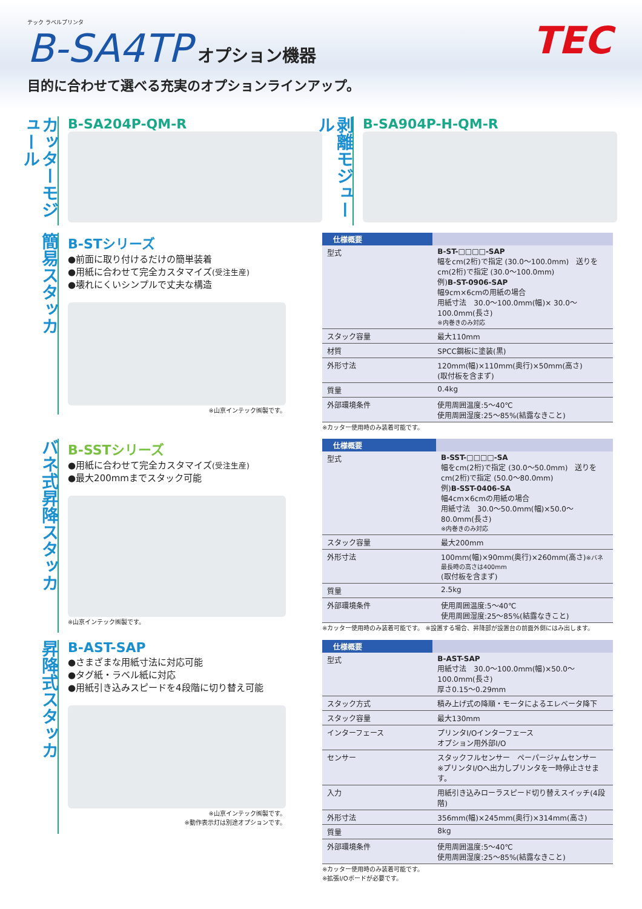テック ラベルプリンタ
B-SA4TP
オプション機器
TEC
目的に合わせて選べる充実のオプションラインアップ。
カッターモジュール
B-SA204P-QM-R
剥離モジュール
B-SA904P-H-QM-R
簡易スタッカ
B-STシリーズ
●前面に取り付けるだけの簡単装着
●用紙に合わせて完全カスタマイズ(受注生産)
●壊れにくいシンプルで丈夫な構造
※山京インテック㈱製です。
| 仕様概要 | |
| --- | --- |
| 型式 | B-ST-□□□□-SAP 幅をcm(2桁)で指定 (30.0〜100.0mm) 送りをcm(2桁)で指定 (30.0〜100.0mm) 例) B-ST-0906-SAP 幅9cm×6cmの用紙の場合 用紙寸法 30.0〜100.0mm(幅)× 30.0〜100.0mm(長さ) ※内巻きのみ対応 |
| スタック容量 | 最大110mm |
| 材質 | SPCC鋼板に塗装(黒) |
| 外形寸法 | 120mm(幅)×110mm(奥行)×50mm(高さ) (取付板を含まず) |
| 質量 | 0.4kg |
| 外部環境条件 | 使用周囲温度:5〜40℃ 使用周囲湿度:25〜85%(結露なきこと) |
※カッター使用時のみ装着可能です。
バネ式昇降スタッカ
B-SSTシリーズ
●用紙に合わせて完全カスタマイズ(受注生産)
●最大200mmまでスタック可能
※山京インテック㈱製です。
| 仕様概要 | |
| --- | --- |
| 型式 | B-SST-□□□□-SA 幅をcm(2桁)で指定 (30.0〜50.0mm) 送りをcm(2桁)で指定 (50.0〜80.0mm) 例) B-SST-0406-SA 幅4cm×6cmの用紙の場合 用紙寸法 30.0〜50.0mm(幅)×50.0〜80.0mm(長さ) ※内巻きのみ対応 |
| スタック容量 | 最大200mm |
| 外形寸法 | 100mm(幅)×90mm(奥行)×260mm(高さ) ※バネ最長時の高さは400mm (取付板を含まず) |
| 質量 | 2.5kg |
| 外部環境条件 | 使用周囲温度:5〜40℃ 使用周囲湿度:25〜85%(結露なきこと) |
※カッター使用時のみ装着可能です。 ※設置する場合、昇降部が設置台の前面外側にはみ出します。
昇降式スタッカ
B-AST-SAP
●さまざまな用紙寸法に対応可能
●タグ紙・ラベル紙に対応
●用紙引き込みスピードを4段階に切り替え可能
※山京インテック㈱製です。
※動作表示灯は別途オプションです。
| 仕様概要 | |
| --- | --- |
| 型式 | B-AST-SAP 用紙寸法 30.0〜100.0mm(幅)×50.0〜100.0mm(長さ) 厚さ0.15〜0.29mm |
| スタック方式 | 積み上げ式の降順・モータによるエレベータ降下 |
| スタック容量 | 最大130mm |
| インターフェース | プリンタI/Oインターフェース オプション用外部I/O |
| センサー | スタックフルセンサー ペーパージャムセンサー ※プリンタI/Oへ出力しプリンタを一時停止させます。 |
| 入力 | 用紙引き込みローラスピード切り替えスイッチ(4段階) |
| 外形寸法 | 356mm(幅)×245mm(奥行)×314mm(高さ) |
| 質量 | 8kg |
| 外部環境条件 | 使用周囲温度:5〜40℃ 使用周囲湿度:25〜85%(結露なきこと) |
※カッター使用時のみ装着可能です。
※拡張I/Oボードが必要です。